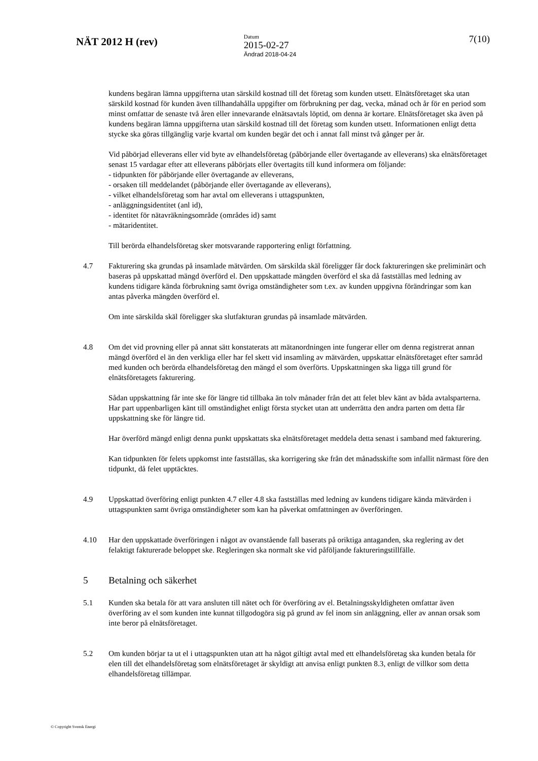NÄT 2012 H (rev)
Datum
2015-02-27
Ändrad 2018-04-24
7(10)
kundens begäran lämna uppgifterna utan särskild kostnad till det företag som kunden utsett. Elnätsföretaget ska utan särskild kostnad för kunden även tillhandahålla uppgifter om förbrukning per dag, vecka, månad och år för en period som minst omfattar de senaste två åren eller innevarande elnätsavtals löptid, om denna är kortare. Elnätsföretaget ska även på kundens begäran lämna uppgifterna utan särskild kostnad till det företag som kunden utsett. Informationen enligt detta stycke ska göras tillgänglig varje kvartal om kunden begär det och i annat fall minst två gånger per år.
Vid påbörjad elleverans eller vid byte av elhandelsföretag (påbörjande eller övertagande av elleverans) ska elnätsföretaget senast 15 vardagar efter att elleverans påbörjats eller övertagits till kund informera om följande:
- tidpunkten för påbörjande eller övertagande av elleverans,
- orsaken till meddelandet (påbörjande eller övertagande av elleverans),
- vilket elhandelsföretag som har avtal om elleverans i uttagspunkten,
- anläggningsidentitet (anl id),
- identitet för nätavräkningsområde (områdes id) samt
- mätaridentitet.
Till berörda elhandelsföretag sker motsvarande rapportering enligt författning.
4.7 Fakturering ska grundas på insamlade mätvärden. Om särskilda skäl föreligger får dock faktureringen ske preliminärt och baseras på uppskattad mängd överförd el. Den uppskattade mängden överförd el ska då fastställas med ledning av kundens tidigare kända förbrukning samt övriga omständigheter som t.ex. av kunden uppgivna förändringar som kan antas påverka mängden överförd el.
Om inte särskilda skäl föreligger ska slutfakturan grundas på insamlade mätvärden.
4.8 Om det vid provning eller på annat sätt konstaterats att mätanordningen inte fungerar eller om denna registrerat annan mängd överförd el än den verkliga eller har fel skett vid insamling av mätvärden, uppskattar elnätsföretaget efter samråd med kunden och berörda elhandelsföretag den mängd el som överförts. Uppskattningen ska ligga till grund för elnätsföretagets fakturering.
Sådan uppskattning får inte ske för längre tid tillbaka än tolv månader från det att felet blev känt av båda avtalsparterna. Har part uppenbarligen känt till omständighet enligt första stycket utan att underrätta den andra parten om detta får uppskattning ske för längre tid.
Har överförd mängd enligt denna punkt uppskattats ska elnätsföretaget meddela detta senast i samband med fakturering.
Kan tidpunkten för felets uppkomst inte fastställas, ska korrigering ske från det månadsskifte som infallit närmast före den tidpunkt, då felet upptäcktes.
4.9 Uppskattad överföring enligt punkten 4.7 eller 4.8 ska fastställas med ledning av kundens tidigare kända mätvärden i uttagspunkten samt övriga omständigheter som kan ha påverkat omfattningen av överföringen.
4.10 Har den uppskattade överföringen i något av ovanstående fall baserats på oriktiga antaganden, ska reglering av det felaktigt fakturerade beloppet ske. Regleringen ska normalt ske vid påföljande faktureringstillfälle.
5 Betalning och säkerhet
5.1 Kunden ska betala för att vara ansluten till nätet och för överföring av el. Betalningsskyldigheten omfattar även överföring av el som kunden inte kunnat tillgodogöra sig på grund av fel inom sin anläggning, eller av annan orsak som inte beror på elnätsföretaget.
5.2 Om kunden börjar ta ut el i uttagspunkten utan att ha något giltigt avtal med ett elhandelsföretag ska kunden betala för elen till det elhandelsföretag som elnätsföretaget är skyldigt att anvisa enligt punkten 8.3, enligt de villkor som detta elhandelsföretag tillämpar.
© Copyright Svensk Energi